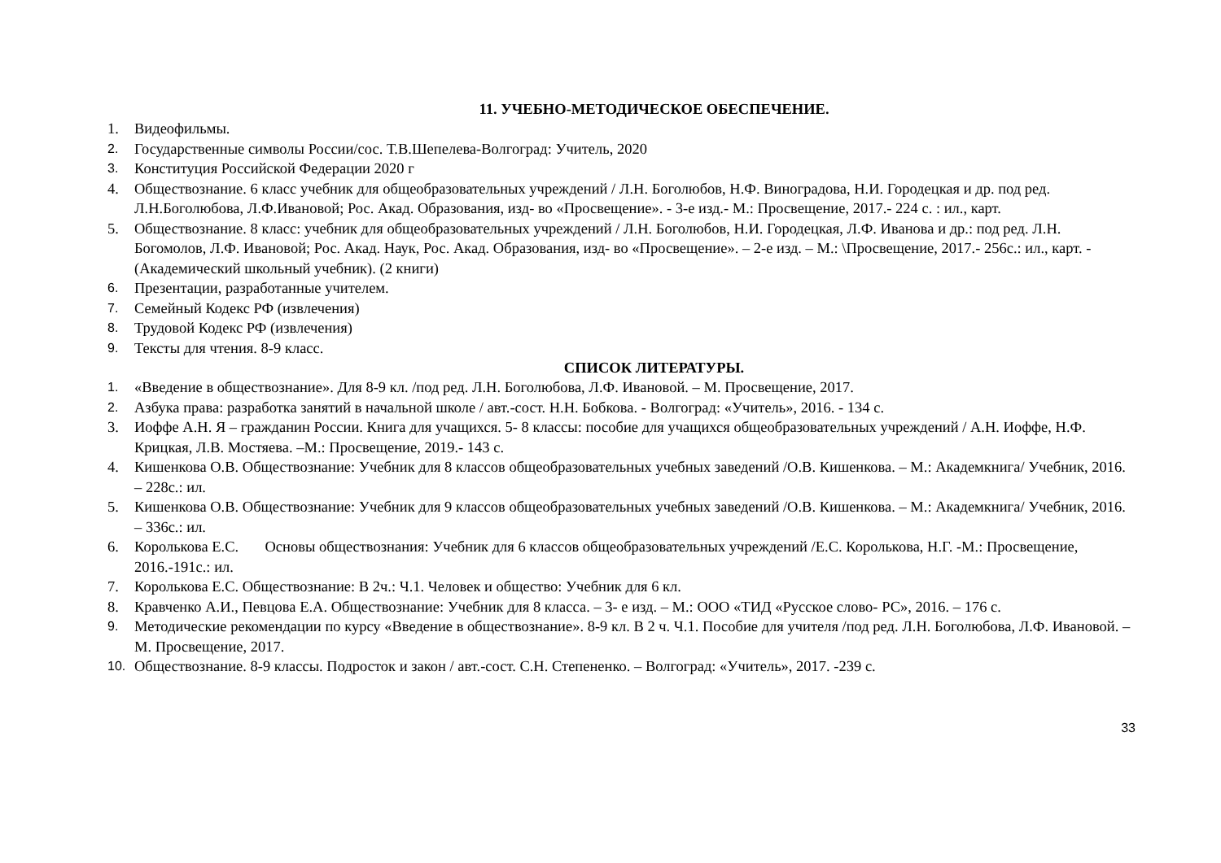11. УЧЕБНО-МЕТОДИЧЕСКОЕ ОБЕСПЕЧЕНИЕ.
1. Видеофильмы.
2. Государственные символы России/сос. Т.В.Шепелева-Волгоград: Учитель, 2020
3. Конституция Российской Федерации 2020 г
4. Обществознание. 6 класс учебник для общеобразовательных учреждений / Л.Н. Боголюбов, Н.Ф. Виноградова, Н.И. Городецкая и др. под ред. Л.Н.Боголюбова, Л.Ф.Ивановой; Рос. Акад. Образования, изд- во «Просвещение». - 3-е изд.- М.: Просвещение, 2017.- 224 с. : ил., карт.
5. Обществознание. 8 класс: учебник для общеобразовательных учреждений / Л.Н. Боголюбов, Н.И. Городецкая, Л.Ф. Иванова и др.: под ред. Л.Н. Богомолов, Л.Ф. Ивановой; Рос. Акад. Наук, Рос. Акад. Образования, изд- во «Просвещение». – 2-е изд. – М.: \Просвещение, 2017.- 256с.: ил., карт. - (Академический школьный учебник). (2 книги)
6. Презентации, разработанные учителем.
7. Семейный Кодекс РФ (извлечения)
8. Трудовой Кодекс РФ (извлечения)
9. Тексты для чтения. 8-9 класс.
СПИСОК ЛИТЕРАТУРЫ.
1. «Введение в обществознание». Для 8-9 кл. /под ред. Л.Н. Боголюбова, Л.Ф. Ивановой. – М. Просвещение, 2017.
2. Азбука права: разработка занятий в начальной школе / авт.-сост. Н.Н. Бобкова. - Волгоград: «Учитель», 2016. - 134 с.
3. Иоффе А.Н. Я – гражданин России. Книга для учащихся. 5- 8 классы: пособие для учащихся общеобразовательных учреждений / А.Н. Иоффе, Н.Ф. Крицкая, Л.В. Мостяева. –М.: Просвещение, 2019.- 143 с.
4. Кишенкова О.В. Обществознание: Учебник для 8 классов общеобразовательных учебных заведений /О.В. Кишенкова. – М.: Академкнига/ Учебник, 2016. – 228с.: ил.
5. Кишенкова О.В. Обществознание: Учебник для 9 классов общеобразовательных учебных заведений /О.В. Кишенкова. – М.: Академкнига/ Учебник, 2016. – 336с.: ил.
6. Королькова Е.С. Основы обществознания: Учебник для 6 классов общеобразовательных учреждений /Е.С. Королькова, Н.Г. -М.: Просвещение, 2016.-191с.: ил.
7. Королькова Е.С. Обществознание: В 2ч.: Ч.1. Человек и общество: Учебник для 6 кл.
8. Кравченко А.И., Певцова Е.А. Обществознание: Учебник для 8 класса. – 3- е изд. – М.: ООО «ТИД «Русское слово- РС», 2016. – 176 с.
9. Методические рекомендации по курсу «Введение в обществознание». 8-9 кл. В 2 ч. Ч.1. Пособие для учителя /под ред. Л.Н. Боголюбова, Л.Ф. Ивановой. – М. Просвещение, 2017.
10. Обществознание. 8-9 классы. Подросток и закон / авт.-сост. С.Н. Степененко. – Волгоград: «Учитель», 2017. -239 с.
33